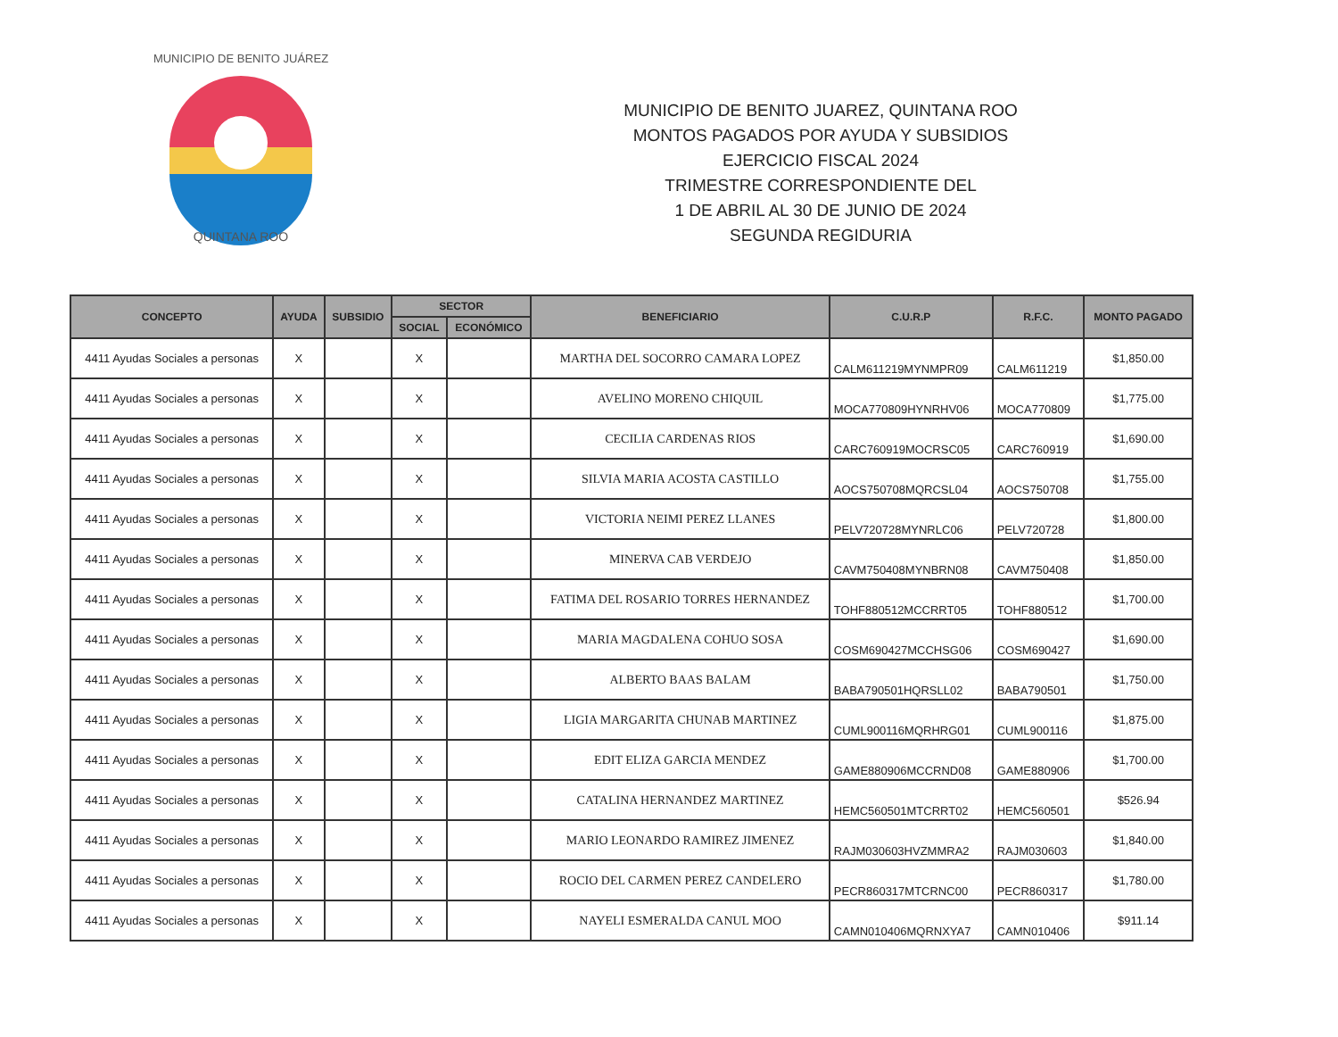QUINTANA ROO
MUNICIPIO DE BENITO JUÁREZ
MUNICIPIO DE BENITO JUAREZ, QUINTANA ROO
MONTOS PAGADOS POR AYUDA Y SUBSIDIOS
EJERCICIO FISCAL 2024
TRIMESTRE CORRESPONDIENTE DEL
1 DE ABRIL AL 30 DE JUNIO DE 2024
SEGUNDA REGIDURIA
| CONCEPTO | AYUDA | SUBSIDIO | SECTOR | | BENEFICIARIO | C.U.R.P | R.F.C. | MONTO PAGADO |
| --- | --- | --- | --- | --- | --- | --- | --- | --- |
| | | | SOCIAL | ECONÓMICO | | | | |
| 4411 Ayudas Sociales a personas | X | | X | | MARTHA DEL SOCORRO CAMARA LOPEZ | CALM611219MYNMPR09 | CALM611219 | $1,850.00 |
| 4411 Ayudas Sociales a personas | X | | X | | AVELINO MORENO CHIQUIL | MOCA770809HYNRHV06 | MOCA770809 | $1,775.00 |
| 4411 Ayudas Sociales a personas | X | | X | | CECILIA CARDENAS RIOS | CARC760919MOCRSC05 | CARC760919 | $1,690.00 |
| 4411 Ayudas Sociales a personas | X | | X | | SILVIA MARIA ACOSTA CASTILLO | AOCS750708MQRCSL04 | AOCS750708 | $1,755.00 |
| 4411 Ayudas Sociales a personas | X | | X | | VICTORIA NEIMI PEREZ LLANES | PELV720728MYNRLC06 | PELV720728 | $1,800.00 |
| 4411 Ayudas Sociales a personas | X | | X | | MINERVA CAB VERDEJO | CAVM750408MYNBRN08 | CAVM750408 | $1,850.00 |
| 4411 Ayudas Sociales a personas | X | | X | | FATIMA DEL ROSARIO TORRES HERNANDEZ | TOHF880512MCCRRT05 | TOHF880512 | $1,700.00 |
| 4411 Ayudas Sociales a personas | X | | X | | MARIA MAGDALENA COHUO SOSA | COSM690427MCCHSG06 | COSM690427 | $1,690.00 |
| 4411 Ayudas Sociales a personas | X | | X | | ALBERTO BAAS BALAM | BABA790501HQRSLL02 | BABA790501 | $1,750.00 |
| 4411 Ayudas Sociales a personas | X | | X | | LIGIA MARGARITA CHUNAB MARTINEZ | CUML900116MQRHRG01 | CUML900116 | $1,875.00 |
| 4411 Ayudas Sociales a personas | X | | X | | EDIT ELIZA GARCIA MENDEZ | GAME880906MCCRND08 | GAME880906 | $1,700.00 |
| 4411 Ayudas Sociales a personas | X | | X | | CATALINA HERNANDEZ MARTINEZ | HEMC560501MTCRRT02 | HEMC560501 | $526.94 |
| 4411 Ayudas Sociales a personas | X | | X | | MARIO LEONARDO RAMIREZ JIMENEZ | RAJM030603HVZMMRA2 | RAJM030603 | $1,840.00 |
| 4411 Ayudas Sociales a personas | X | | X | | ROCIO DEL CARMEN PEREZ CANDELERO | PECR860317MTCRNC00 | PECR860317 | $1,780.00 |
| 4411 Ayudas Sociales a personas | X | | X | | NAYELI ESMERALDA CANUL MOO | CAMN010406MQRNXYA7 | CAMN010406 | $911.14 |